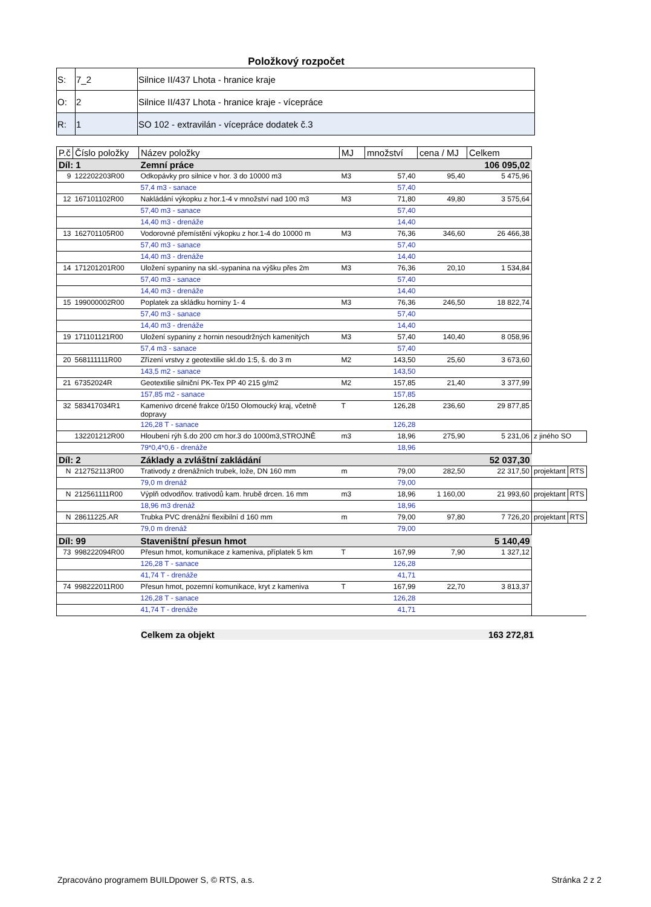Položkový rozpočet
| S: | 7_2 | Silnice II/437 Lhota - hranice kraje |
| O: | 2 | Silnice II/437 Lhota - hranice kraje - vícepráce |
| R: | 1 | SO 102 - extravilán - vícepráce dodatek č.3 |
| P.č | Číslo položky | Název položky | MJ | množství | cena / MJ | Celkem | | |
| --- | --- | --- | --- | --- | --- | --- | --- | --- |
| Díl: 1 | | Zemní práce | | | | 106 095,02 | | |
| 9 | 122202203R00 | Odkopávky pro silnice v hor. 3 do 10000 m3 | M3 | 57,40 | 95,40 | 5 475,96 | | |
| | | 57,4 m3 - sanace | | 57,40 | | | | |
| 12 | 167101102R00 | Nakládání výkopku z hor.1-4 v množství nad 100 m3 | M3 | 71,80 | 49,80 | 3 575,64 | | |
| | | 57,40 m3 - sanace | | 57,40 | | | | |
| | | 14,40 m3 - drenáže | | 14,40 | | | | |
| 13 | 162701105R00 | Vodorovné přemístění výkopku z hor.1-4 do 10000 m | M3 | 76,36 | 346,60 | 26 466,38 | | |
| | | 57,40 m3 - sanace | | 57,40 | | | | |
| | | 14,40 m3 - drenáže | | 14,40 | | | | |
| 14 | 171201201R00 | Uložení sypaniny na skl.-sypanina na výšku přes 2m | M3 | 76,36 | 20,10 | 1 534,84 | | |
| | | 57,40 m3 - sanace | | 57,40 | | | | |
| | | 14,40 m3 - drenáže | | 14,40 | | | | |
| 15 | 199000002R00 | Poplatek za skládku horniny 1- 4 | M3 | 76,36 | 246,50 | 18 822,74 | | |
| | | 57,40 m3 - sanace | | 57,40 | | | | |
| | | 14,40 m3 - drenáže | | 14,40 | | | | |
| 19 | 171101121R00 | Uložení sypaniny z hornin nesoudržných kamenitých | M3 | 57,40 | 140,40 | 8 058,96 | | |
| | | 57,4 m3 - sanace | | 57,40 | | | | |
| 20 | 568111111R00 | Zřízení vrstvy z geotextilie skl.do 1:5, š. do 3 m | M2 | 143,50 | 25,60 | 3 673,60 | | |
| | | 143,5 m2 - sanace | | 143,50 | | | | |
| 21 | 67352024R | Geotextilie silniční PK-Tex PP 40 215 g/m2 | M2 | 157,85 | 21,40 | 3 377,99 | | |
| | | 157,85 m2 - sanace | | 157,85 | | | | |
| 32 | 583417034R1 | Kamenivo drcené frakce 0/150 Olomoucký kraj, včetně dopravy | T | 126,28 | 236,60 | 29 877,85 | | |
| | | 126,28 T - sanace | | 126,28 | | | | |
| | 132201212R00 | Hloubení rýh š.do 200 cm hor.3 do 1000m3,STROJNĚ | m3 | 18,96 | 275,90 | 5 231,06 | z jiného SO | |
| | | 79*0,4*0,6 - drenáže | | 18,96 | | | | |
| Díl: 2 | | Základy a zvláštní zakládání | | | | 52 037,30 | | |
| N | 212752113R00 | Trativody z drenážních trubek, lože, DN 160 mm | m | 79,00 | 282,50 | 22 317,50 | projektant | RTS |
| | | 79,0 m drenáž | | 79,00 | | | | |
| N | 212561111R00 | Výplň odvodňov. trativodů kam. hrubě drcen. 16 mm | m3 | 18,96 | 1 160,00 | 21 993,60 | projektant | RTS |
| | | 18,96 m3 drenáž | | 18,96 | | | | |
| N | 28611225.AR | Trubka PVC drenážní flexibilní d 160 mm | m | 79,00 | 97,80 | 7 726,20 | projektant | RTS |
| | | 79,0 m drenáž | | 79,00 | | | | |
| Díl: 99 | | Staveništní přesun hmot | | | | 5 140,49 | | |
| 73 | 998222094R00 | Přesun hmot, komunikace z kameniva, příplatek 5 km | T | 167,99 | 7,90 | 1 327,12 | | |
| | | 126,28 T - sanace | | 126,28 | | | | |
| | | 41,74 T - drenáže | | 41,71 | | | | |
| 74 | 998222011R00 | Přesun hmot, pozemní komunikace, kryt z kameniva | T | 167,99 | 22,70 | 3 813,37 | | |
| | | 126,28 T - sanace | | 126,28 | | | | |
| | | 41,74 T - drenáže | | 41,71 | | | | |
Celkem za objekt 163 272,81
Zpracováno programem BUILDpower S, © RTS, a.s. Stránka 2 z 2